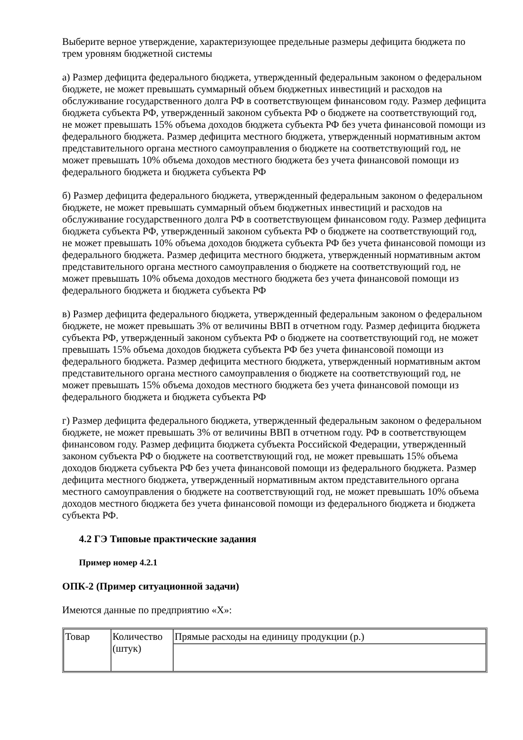Выберите верное утверждение, характеризующее предельные размеры дефицита бюджета по трем уровням бюджетной системы
а) Размер дефицита федерального бюджета, утвержденный федеральным законом о федеральном бюджете, не может превышать суммарный объем бюджетных инвестиций и расходов на обслуживание государственного долга РФ в соответствующем финансовом году. Размер дефицита бюджета субъекта РФ, утвержденный законом субъекта РФ о бюджете на соответствующий год, не может превышать 15% объема доходов бюджета субъекта РФ без учета финансовой помощи из федерального бюджета. Размер дефицита местного бюджета, утвержденный нормативным актом представительного органа местного самоуправления о бюджете на соответствующий год, не может превышать 10% объема доходов местного бюджета без учета финансовой помощи из федерального бюджета и бюджета субъекта РФ
б) Размер дефицита федерального бюджета, утвержденный федеральным законом о федеральном бюджете, не может превышать суммарный объем бюджетных инвестиций и расходов на обслуживание государственного долга РФ в соответствующем финансовом году. Размер дефицита бюджета субъекта РФ, утвержденный законом субъекта РФ о бюджете на соответствующий год, не может превышать 10% объема доходов бюджета субъекта РФ без учета финансовой помощи из федерального бюджета. Размер дефицита местного бюджета, утвержденный нормативным актом представительного органа местного самоуправления о бюджете на соответствующий год, не может превышать 10% объема доходов местного бюджета без учета финансовой помощи из федерального бюджета и бюджета субъекта РФ
в) Размер дефицита федерального бюджета, утвержденный федеральным законом о федеральном бюджете, не может превышать 3% от величины ВВП в отчетном году. Размер дефицита бюджета субъекта РФ, утвержденный законом субъекта РФ о бюджете на соответствующий год, не может превышать 15% объема доходов бюджета субъекта РФ без учета финансовой помощи из федерального бюджета. Размер дефицита местного бюджета, утвержденный нормативным актом представительного органа местного самоуправления о бюджете на соответствующий год, не может превышать 15% объема доходов местного бюджета без учета финансовой помощи из федерального бюджета и бюджета субъекта РФ
г) Размер дефицита федерального бюджета, утвержденный федеральным законом о федеральном бюджете, не может превышать 3% от величины ВВП в отчетном году. РФ в соответствующем финансовом году. Размер дефицита бюджета субъекта Российской Федерации, утвержденный законом субъекта РФ о бюджете на соответствующий год, не может превышать 15% объема доходов бюджета субъекта РФ без учета финансовой помощи из федерального бюджета. Размер дефицита местного бюджета, утвержденный нормативным актом представительного органа местного самоуправления о бюджете на соответствующий год, не может превышать 10% объема доходов местного бюджета без учета финансовой помощи из федерального бюджета и бюджета субъекта РФ.
4.2 ГЭ Типовые практические задания
Пример номер 4.2.1
ОПК-2 (Пример ситуационной задачи)
Имеются данные по предприятию «Х»:
| Товар | Количество (штук) | Прямые расходы на единицу продукции (р.) |